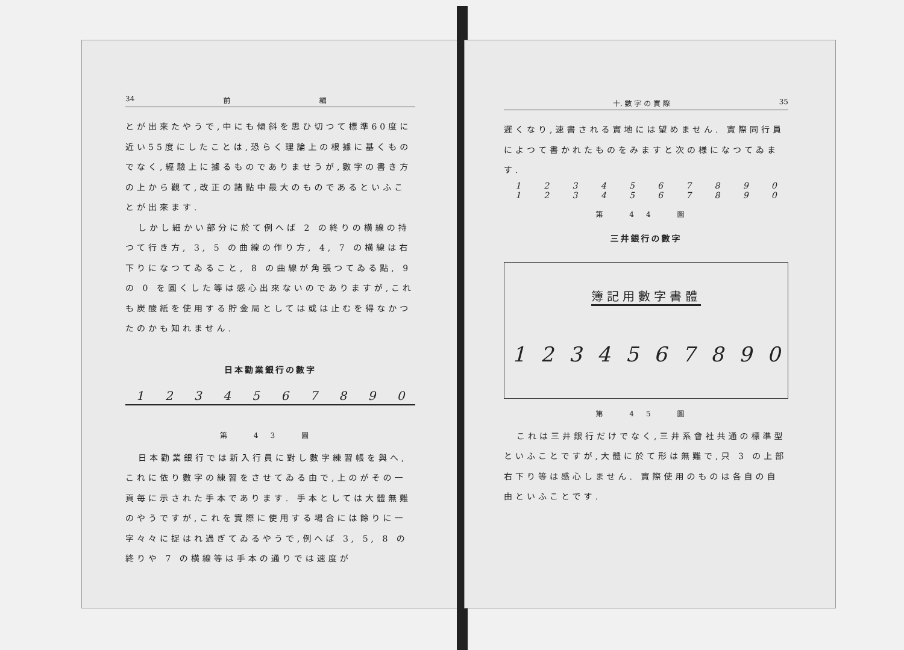34 前 編
とが出來たやうで,中にも傾斜を思ひ切つて標準60度に近い55度にしたことは,恐らく理論上の根據に基くものでなく,經驗上に據るものでありませうが,數字の書き方の上から觀て,改正の諸點中最大のものであるといふことが出來ます.
しかし細かい部分に於て例へば 2 の終りの横線の持つて行き方, 3, 5 の曲線の作り方, 4, 7 の横線は右下りになつてゐること, 8 の曲線が角張つてゐる點, 9 の 0 を圓くした等は感心出來ないのでありますが,これも炭酸紙を使用する貯金局としては或は止むを得なかつたのかも知れません.
日本勸業銀行の數字
1 2 3 4 5 6 7 8 9 0
第 43 圖
日本勸業銀行では新入行員に對し數字練習帳を與へ,これに依り數字の練習をさせてゐる由で,上のがその一頁毎に示された手本であります. 手本としては大體無難のやうですが,これを實際に使用する場合には餘りに一字々々に捉はれ過ぎてゐるやうで,例へば 3, 5, 8 の終りや 7 の横線等は手本の通りでは速度が
十. 數 字 の 實 際 35
遲くなり,速書される實地には望めません. 實際同行員によつて書かれたものをみますと次の様になつてゐます.
1 2 3 4 5 6 7 8 9 0
1 2 3 4 5 6 7 8 9 0
第 44 圖
三井銀行の數字
簿記用數字書體
1 2 3 4 5 6 7 8 9 0
第 45 圖
これは三井銀行だけでなく,三井系會社共通の標準型といふことですが,大體に於て形は無難で,只 3 の上部右下り等は感心しません. 實際使用のものは各自の自由といふことです.